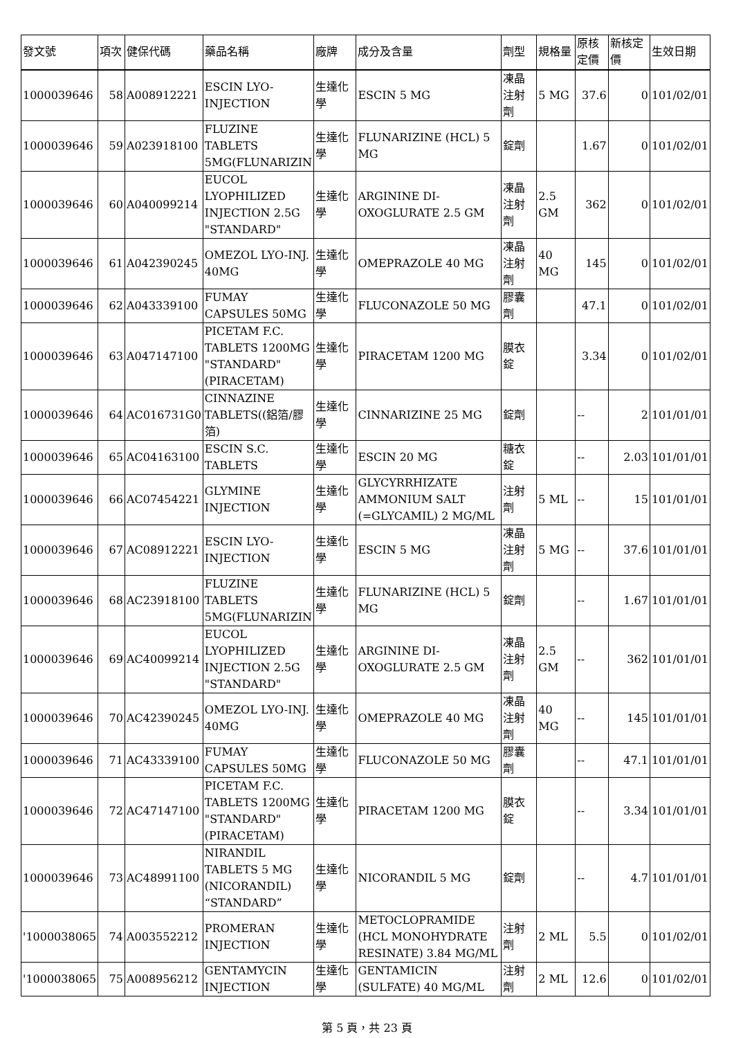| 發文號 | 項次 | 健保代碼 | 藥品名稱 | 廠牌 | 成分及含量 | 劑型 | 規格量 | 原核定價 | 新核定價 | 生效日期 |
| --- | --- | --- | --- | --- | --- | --- | --- | --- | --- | --- |
| 1000039646 | 58 | A008912221 | ESCIN LYO-INJECTION | 生達化學 | ESCIN 5 MG | 凍晶注射劑 | 5 MG | 37.6 | 0 | 101/02/01 |
| 1000039646 | 59 | A023918100 | FLUZINE TABLETS 5MG(FLUNARIZIN | 生達化學 | FLUNARIZINE (HCL) 5 MG | 錠劑 | | 1.67 | 0 | 101/02/01 |
| 1000039646 | 60 | A040099214 | EUCOL LYOPHILIZED INJECTION 2.5G "STANDARD" | 生達化學 | ARGININE DI-OXOGLURATE 2.5 GM | 凍晶注射劑 | 2.5 GM | 362 | 0 | 101/02/01 |
| 1000039646 | 61 | A042390245 | OMEZOL LYO-INJ. 40MG | 生達化學 | OMEPRAZOLE 40 MG | 凍晶注射劑 | 40 MG | 145 | 0 | 101/02/01 |
| 1000039646 | 62 | A043339100 | FUMAY CAPSULES 50MG | 生達化學 | FLUCONAZOLE 50 MG | 膠囊劑 | | 47.1 | 0 | 101/02/01 |
| 1000039646 | 63 | A047147100 | PICETAM F.C. TABLETS 1200MG "STANDARD" (PIRACETAM) | 生達化學 | PIRACETAM 1200 MG | 膜衣錠 | | 3.34 | 0 | 101/02/01 |
| 1000039646 | 64 | AC016731G0 | CINNAZINE TABLETS((鋁箔/膠箔) | 生達化學 | CINNARIZINE 25 MG | 錠劑 | | -- | 2 | 101/01/01 |
| 1000039646 | 65 | AC04163100 | ESCIN S.C. TABLETS | 生達化學 | ESCIN 20 MG | 糖衣錠 | | -- | 2.03 | 101/01/01 |
| 1000039646 | 66 | AC07454221 | GLYMINE INJECTION | 生達化學 | GLYCYRRHIZATE AMMONIUM SALT (=GLYCAMIL) 2 MG/ML | 注射劑 | 5 ML | -- | 15 | 101/01/01 |
| 1000039646 | 67 | AC08912221 | ESCIN LYO-INJECTION | 生達化學 | ESCIN 5 MG | 凍晶注射劑 | 5 MG | -- | 37.6 | 101/01/01 |
| 1000039646 | 68 | AC23918100 | FLUZINE TABLETS 5MG(FLUNARIZIN | 生達化學 | FLUNARIZINE (HCL) 5 MG | 錠劑 | | -- | 1.67 | 101/01/01 |
| 1000039646 | 69 | AC40099214 | EUCOL LYOPHILIZED INJECTION 2.5G "STANDARD" | 生達化學 | ARGININE DI-OXOGLURATE 2.5 GM | 凍晶注射劑 | 2.5 GM | -- | 362 | 101/01/01 |
| 1000039646 | 70 | AC42390245 | OMEZOL LYO-INJ. 40MG | 生達化學 | OMEPRAZOLE 40 MG | 凍晶注射劑 | 40 MG | -- | 145 | 101/01/01 |
| 1000039646 | 71 | AC43339100 | FUMAY CAPSULES 50MG | 生達化學 | FLUCONAZOLE 50 MG | 膠囊劑 | | -- | 47.1 | 101/01/01 |
| 1000039646 | 72 | AC47147100 | PICETAM F.C. TABLETS 1200MG "STANDARD" (PIRACETAM) | 生達化學 | PIRACETAM 1200 MG | 膜衣錠 | | -- | 3.34 | 101/01/01 |
| 1000039646 | 73 | AC48991100 | NIRANDIL TABLETS 5 MG (NICORANDIL) “STANDARD” | 生達化學 | NICORANDIL 5 MG | 錠劑 | | -- | 4.7 | 101/01/01 |
| '1000038065 | 74 | A003552212 | PROMERAN INJECTION | 生達化學 | METOCLOPRAMIDE (HCL MONOHYDRATE RESINATE) 3.84 MG/ML | 注射劑 | 2 ML | 5.5 | 0 | 101/02/01 |
| '1000038065 | 75 | A008956212 | GENTAMYCIN INJECTION | 生達化學 | GENTAMICIN (SULFATE) 40 MG/ML | 注射劑 | 2 ML | 12.6 | 0 | 101/02/01 |
第 5 頁，共 23 頁